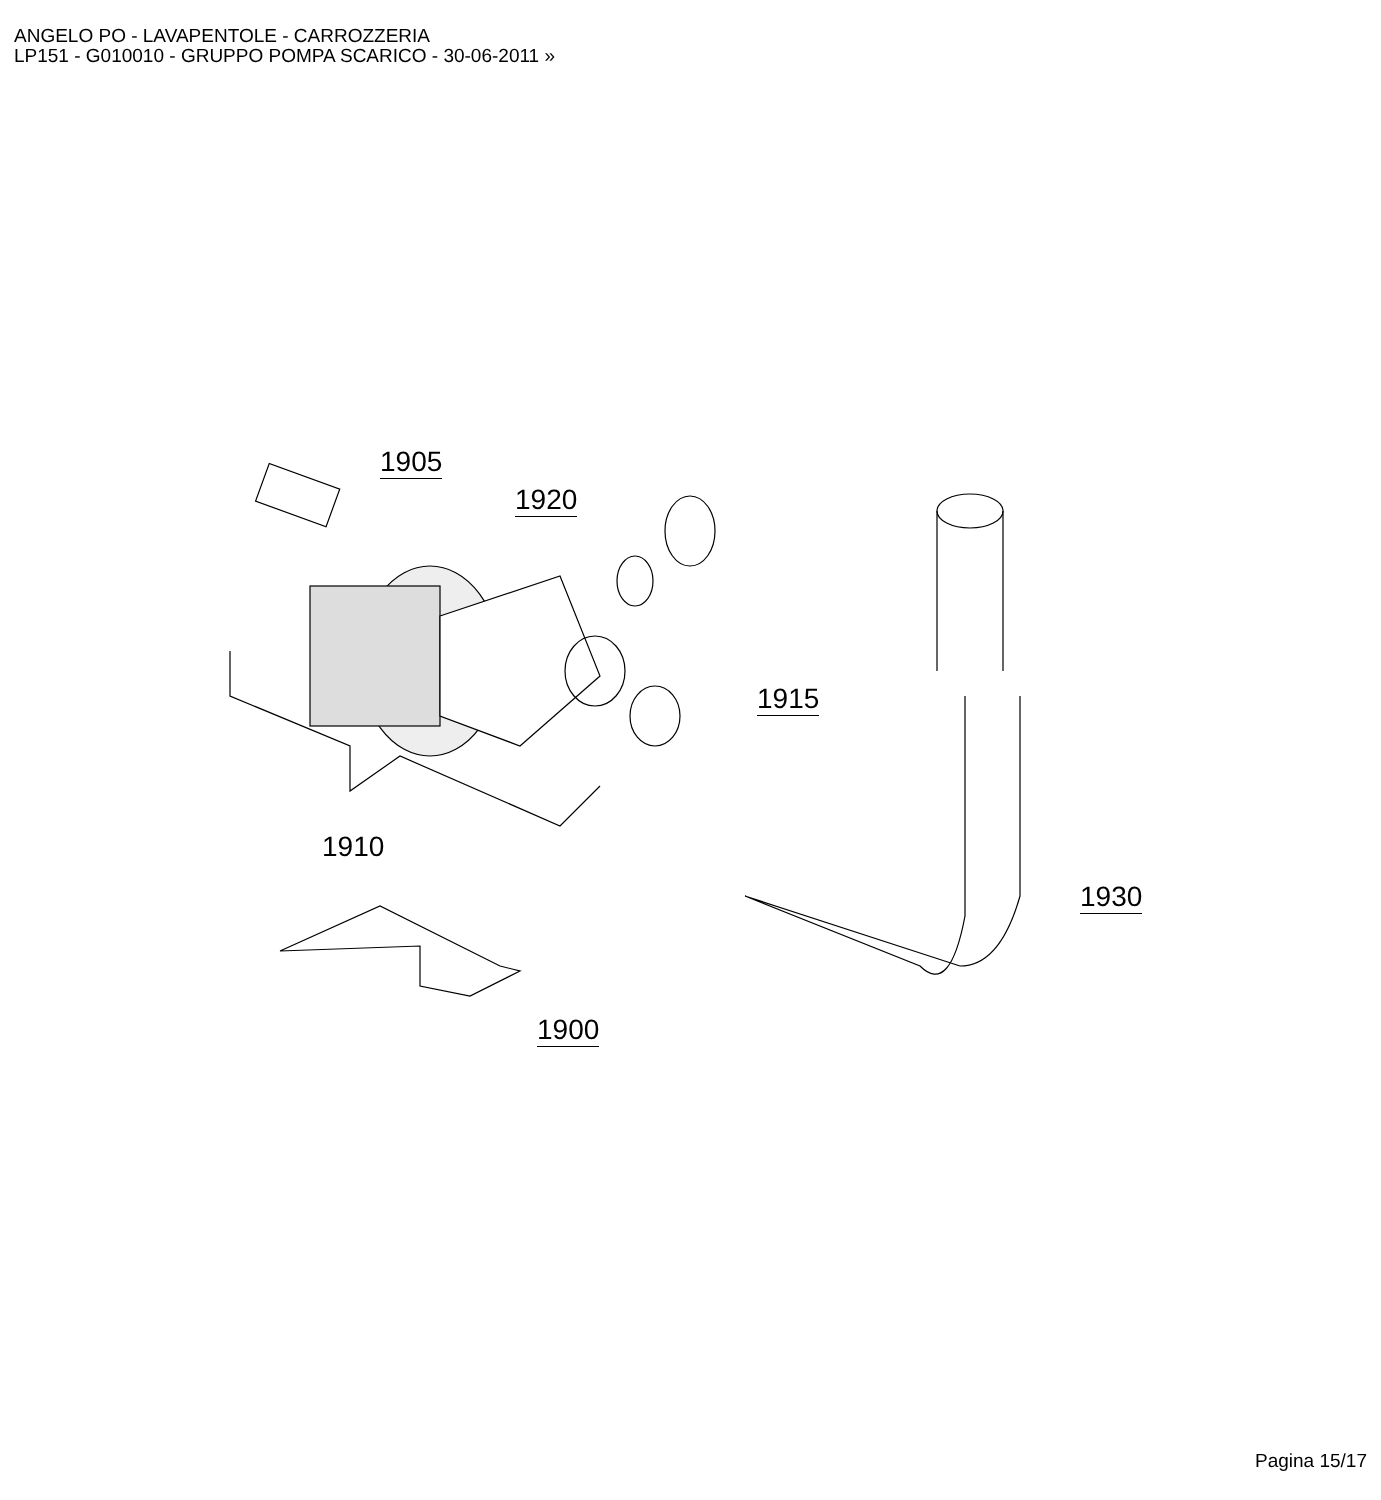ANGELO PO - LAVAPENTOLE - CARROZZERIA
LP151 - G010010 - GRUPPO POMPA SCARICO - 30-06-2011 »
1905
1920
1915
1910
1930
1900
Pagina 15/17